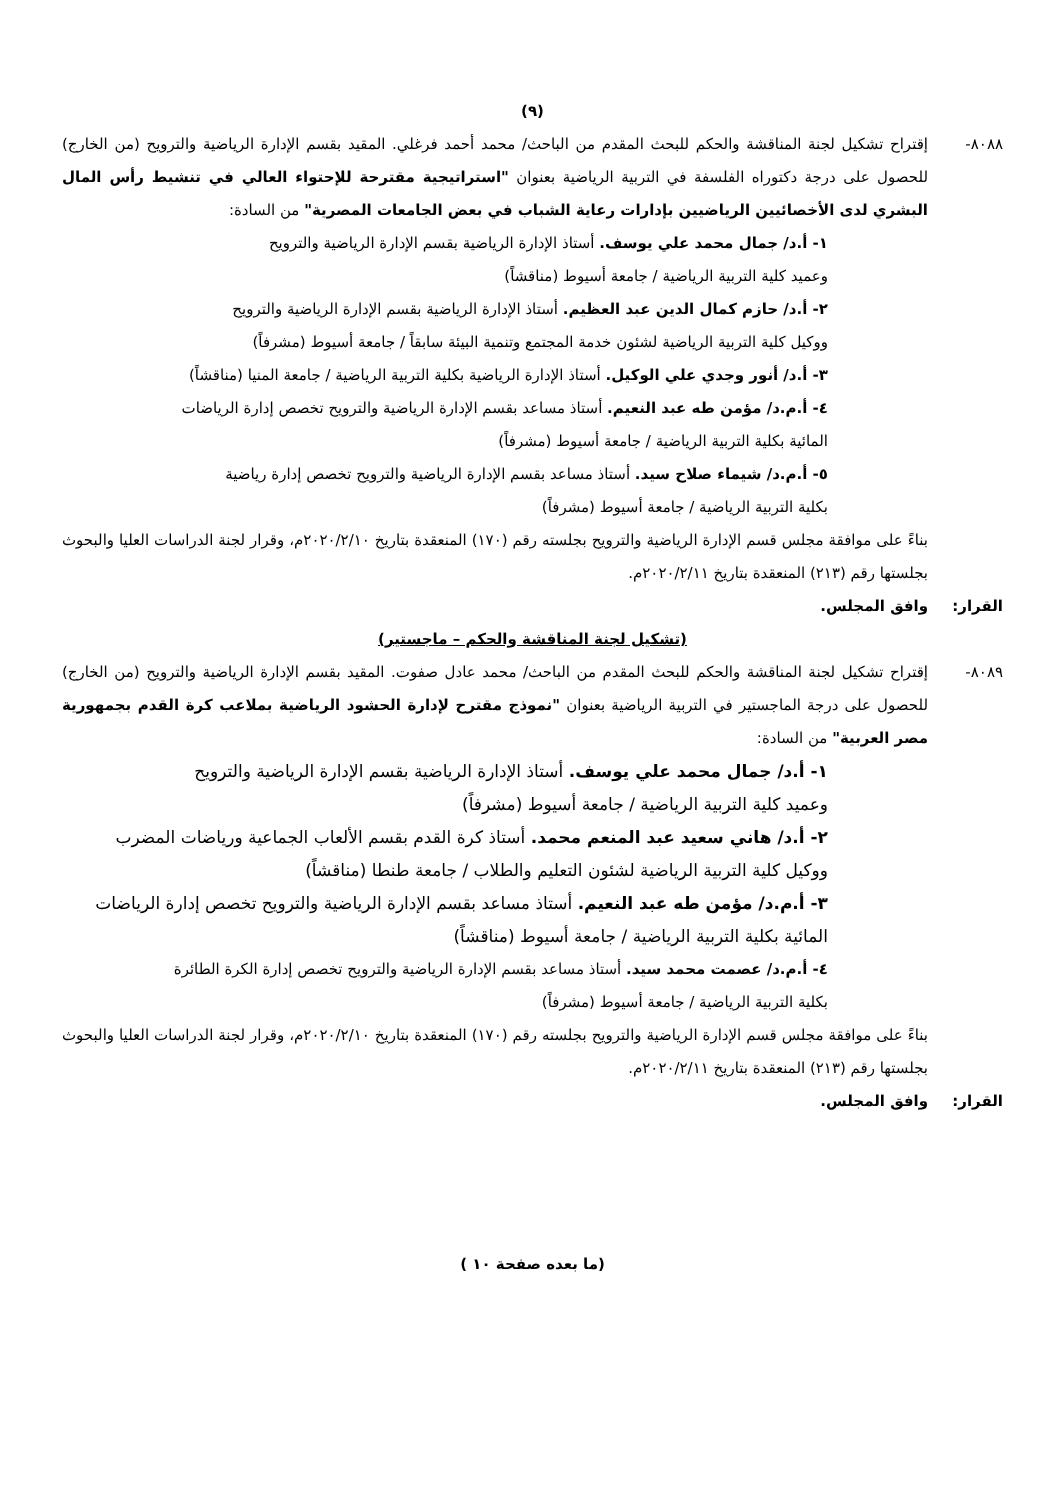(٩)
٨٠٨٨- إقتراح تشكيل لجنة المناقشة والحكم للبحث المقدم من الباحث/ محمد أحمد فرغلي. المقيد بقسم الإدارة الرياضية والترويح (من الخارج) للحصول على درجة دكتوراه الفلسفة في التربية الرياضية بعنوان "استراتيجية مقترحة للإحتواء العالي في تنشيط رأس المال البشري لدى الأخصائيين الرياضيين بإدارات رعاية الشباب في بعض الجامعات المصرية" من السادة:
١- أ.د/ جمال محمد علي يوسف. أستاذ الإدارة الرياضية بقسم الإدارة الرياضية والترويح
وعميد كلية التربية الرياضية / جامعة أسيوط (مناقشاً)
٢- أ.د/ حازم كمال الدين عبد العظيم. أستاذ الإدارة الرياضية بقسم الإدارة الرياضية والترويح
ووكيل كلية التربية الرياضية لشئون خدمة المجتمع وتنمية البيئة سابقاً / جامعة أسيوط (مشرفاً)
٣- أ.د/ أنور وجدي علي الوكيل. أستاذ الإدارة الرياضية بكلية التربية الرياضية / جامعة المنيا (مناقشاً)
٤- أ.م.د/ مؤمن طه عبد النعيم. أستاذ مساعد بقسم الإدارة الرياضية والترويح تخصص إدارة الرياضات
المائية بكلية التربية الرياضية / جامعة أسيوط (مشرفاً)
٥- أ.م.د/ شيماء صلاح سيد. أستاذ مساعد بقسم الإدارة الرياضية والترويح تخصص إدارة رياضية
بكلية التربية الرياضية / جامعة أسيوط (مشرفاً)
بناءً على موافقة مجلس قسم الإدارة الرياضية والترويح بجلسته رقم (١٧٠) المنعقدة بتاريخ ٢٠٢٠/٢/١٠م، وقرار لجنة الدراسات العليا والبحوث بجلستها رقم (٢١٣) المنعقدة بتاريخ ٢٠٢٠/٢/١١م.
القرار: وافق المجلس.
(تشكيل لجنة المناقشة والحكم – ماجستير)
٨٠٨٩- إقتراح تشكيل لجنة المناقشة والحكم للبحث المقدم من الباحث/ محمد عادل صفوت. المقيد بقسم الإدارة الرياضية والترويح (من الخارج) للحصول على درجة الماجستير في التربية الرياضية بعنوان "نموذج مقترح لإدارة الحشود الرياضية بملاعب كرة القدم بجمهورية مصر العربية" من السادة:
١- أ.د/ جمال محمد علي يوسف. أستاذ الإدارة الرياضية بقسم الإدارة الرياضية والترويح
وعميد كلية التربية الرياضية / جامعة أسيوط (مشرفاً)
٢- أ.د/ هاني سعيد عبد المنعم محمد. أستاذ كرة القدم بقسم الألعاب الجماعية ورياضات المضرب
ووكيل كلية التربية الرياضية لشئون التعليم والطلاب / جامعة طنطا (مناقشاً)
٣- أ.م.د/ مؤمن طه عبد النعيم. أستاذ مساعد بقسم الإدارة الرياضية والترويح تخصص إدارة الرياضات
المائية بكلية التربية الرياضية / جامعة أسيوط (مناقشاً)
٤- أ.م.د/ عصمت محمد سيد. أستاذ مساعد بقسم الإدارة الرياضية والترويح تخصص إدارة الكرة الطائرة
بكلية التربية الرياضية / جامعة أسيوط (مشرفاً)
بناءً على موافقة مجلس قسم الإدارة الرياضية والترويح بجلسته رقم (١٧٠) المنعقدة بتاريخ ٢٠٢٠/٢/١٠م، وقرار لجنة الدراسات العليا والبحوث بجلستها رقم (٢١٣) المنعقدة بتاريخ ٢٠٢٠/٢/١١م.
القرار: وافق المجلس.
(ما بعده صفحة ١٠ )